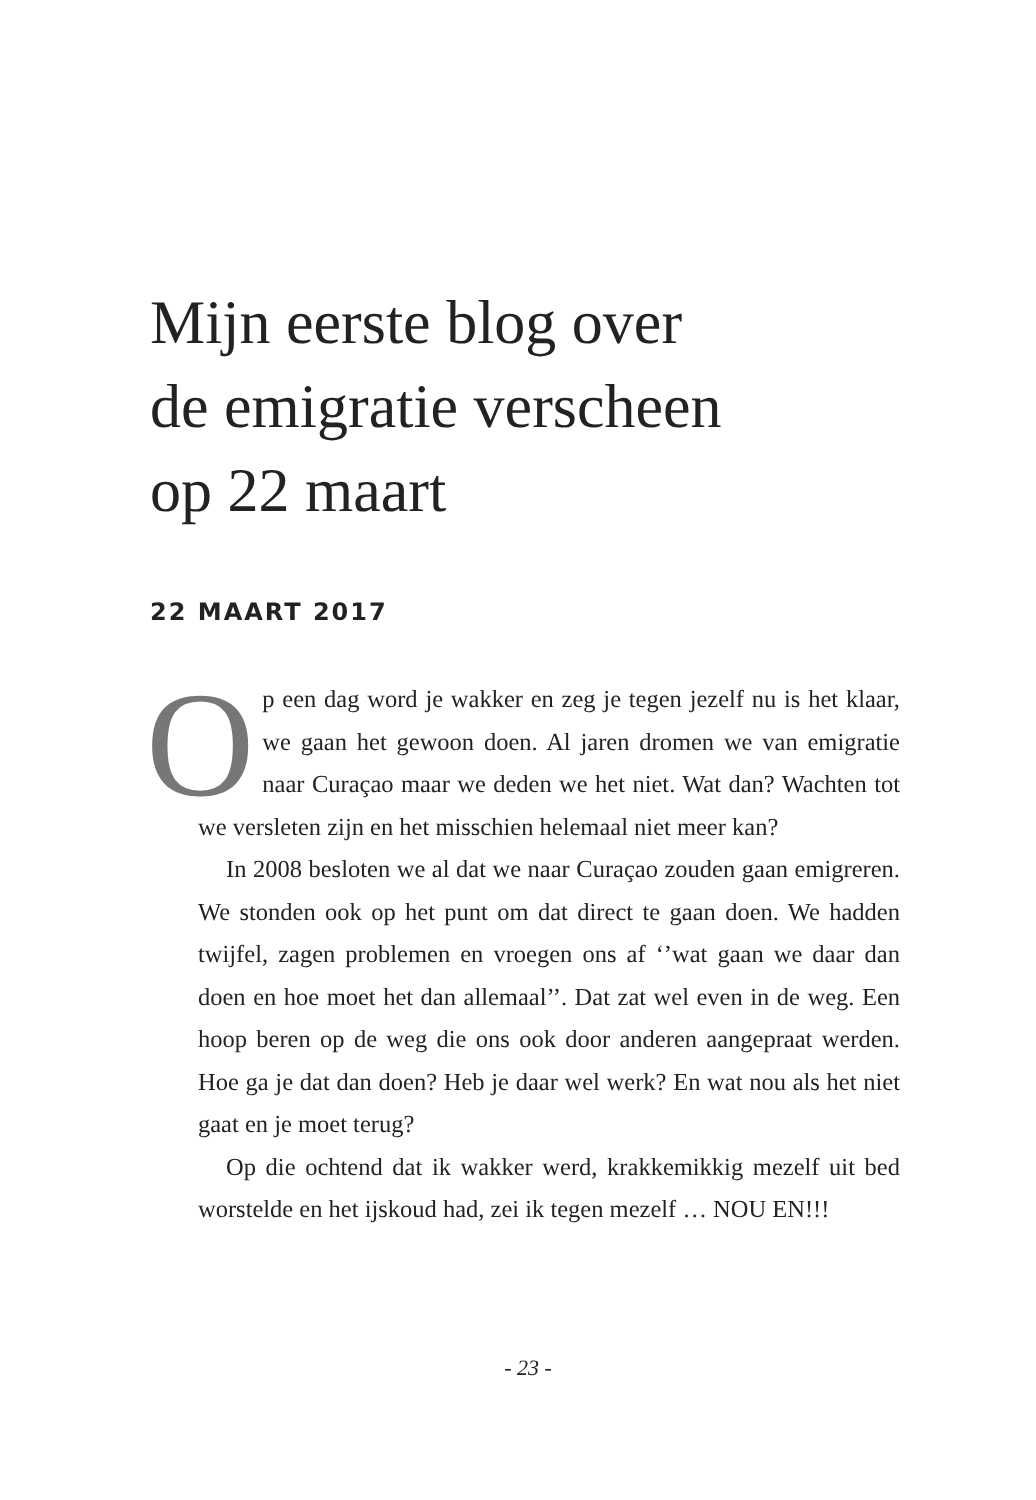Mijn eerste blog over
de emigratie verscheen
op 22 maart
22 MAART 2017
Op een dag word je wakker en zeg je tegen jezelf nu is het klaar, we gaan het gewoon doen. Al jaren dromen we van emigratie naar Curaçao maar we deden we het niet. Wat dan? Wachten tot we versleten zijn en het misschien helemaal niet meer kan?
In 2008 besloten we al dat we naar Curaçao zouden gaan emigreren. We stonden ook op het punt om dat direct te gaan doen. We hadden twijfel, zagen problemen en vroegen ons af ‘’wat gaan we daar dan doen en hoe moet het dan allemaal’’. Dat zat wel even in de weg. Een hoop beren op de weg die ons ook door anderen aangepraat werden. Hoe ga je dat dan doen? Heb je daar wel werk? En wat nou als het niet gaat en je moet terug?
Op die ochtend dat ik wakker werd, krakkemikkig mezelf uit bed worstelde en het ijskoud had, zei ik tegen mezelf … NOU EN!!!
- 23 -